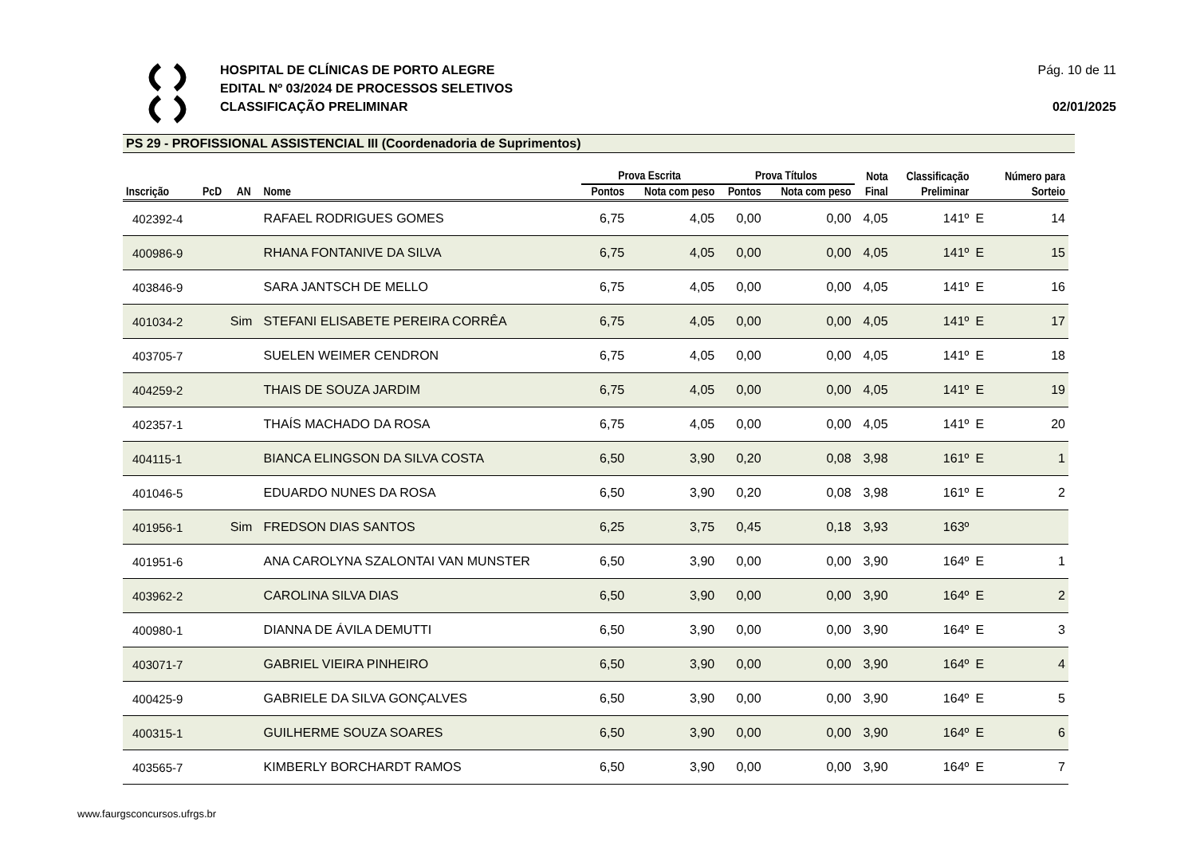HOSPITAL DE CLÍNICAS DE PORTO ALEGRE
EDITAL Nº 03/2024 DE PROCESSOS SELETIVOS
CLASSIFICAÇÃO PRELIMINAR
Pág. 10 de 11
02/01/2025
PS 29 - PROFISSIONAL ASSISTENCIAL III (Coordenadoria de Suprimentos)
| | | | | Prova Escrita | | Prova Títulos | | Nota | Classificação | | Número para |
| --- | --- | --- | --- | --- | --- | --- | --- | --- | --- | --- | --- |
| Inscrição | PcD | AN | Nome | Pontos | Nota com peso | Pontos | Nota com peso | Final | Preliminar | | Sorteio |
| 402392-4 | | | RAFAEL RODRIGUES GOMES | 6,75 | 4,05 | 0,00 | 0,00 | 4,05 | 141º | E | 14 |
| 400986-9 | | | RHANA FONTANIVE DA SILVA | 6,75 | 4,05 | 0,00 | 0,00 | 4,05 | 141º | E | 15 |
| 403846-9 | | | SARA JANTSCH DE MELLO | 6,75 | 4,05 | 0,00 | 0,00 | 4,05 | 141º | E | 16 |
| 401034-2 | | Sim | STEFANI ELISABETE PEREIRA CORRÊA | 6,75 | 4,05 | 0,00 | 0,00 | 4,05 | 141º | E | 17 |
| 403705-7 | | | SUELEN WEIMER CENDRON | 6,75 | 4,05 | 0,00 | 0,00 | 4,05 | 141º | E | 18 |
| 404259-2 | | | THAIS DE SOUZA JARDIM | 6,75 | 4,05 | 0,00 | 0,00 | 4,05 | 141º | E | 19 |
| 402357-1 | | | THAÍS MACHADO DA ROSA | 6,75 | 4,05 | 0,00 | 0,00 | 4,05 | 141º | E | 20 |
| 404115-1 | | | BIANCA ELINGSON DA SILVA COSTA | 6,50 | 3,90 | 0,20 | 0,08 | 3,98 | 161º | E | 1 |
| 401046-5 | | | EDUARDO NUNES DA ROSA | 6,50 | 3,90 | 0,20 | 0,08 | 3,98 | 161º | E | 2 |
| 401956-1 | | Sim | FREDSON DIAS SANTOS | 6,25 | 3,75 | 0,45 | 0,18 | 3,93 | 163º | | |
| 401951-6 | | | ANA CAROLYNA SZALONTAI VAN MUNSTER | 6,50 | 3,90 | 0,00 | 0,00 | 3,90 | 164º | E | 1 |
| 403962-2 | | | CAROLINA SILVA DIAS | 6,50 | 3,90 | 0,00 | 0,00 | 3,90 | 164º | E | 2 |
| 400980-1 | | | DIANNA DE ÁVILA DEMUTTI | 6,50 | 3,90 | 0,00 | 0,00 | 3,90 | 164º | E | 3 |
| 403071-7 | | | GABRIEL VIEIRA PINHEIRO | 6,50 | 3,90 | 0,00 | 0,00 | 3,90 | 164º | E | 4 |
| 400425-9 | | | GABRIELE DA SILVA GONÇALVES | 6,50 | 3,90 | 0,00 | 0,00 | 3,90 | 164º | E | 5 |
| 400315-1 | | | GUILHERME SOUZA SOARES | 6,50 | 3,90 | 0,00 | 0,00 | 3,90 | 164º | E | 6 |
| 403565-7 | | | KIMBERLY BORCHARDT RAMOS | 6,50 | 3,90 | 0,00 | 0,00 | 3,90 | 164º | E | 7 |
www.faurgsconcursos.ufrgs.br